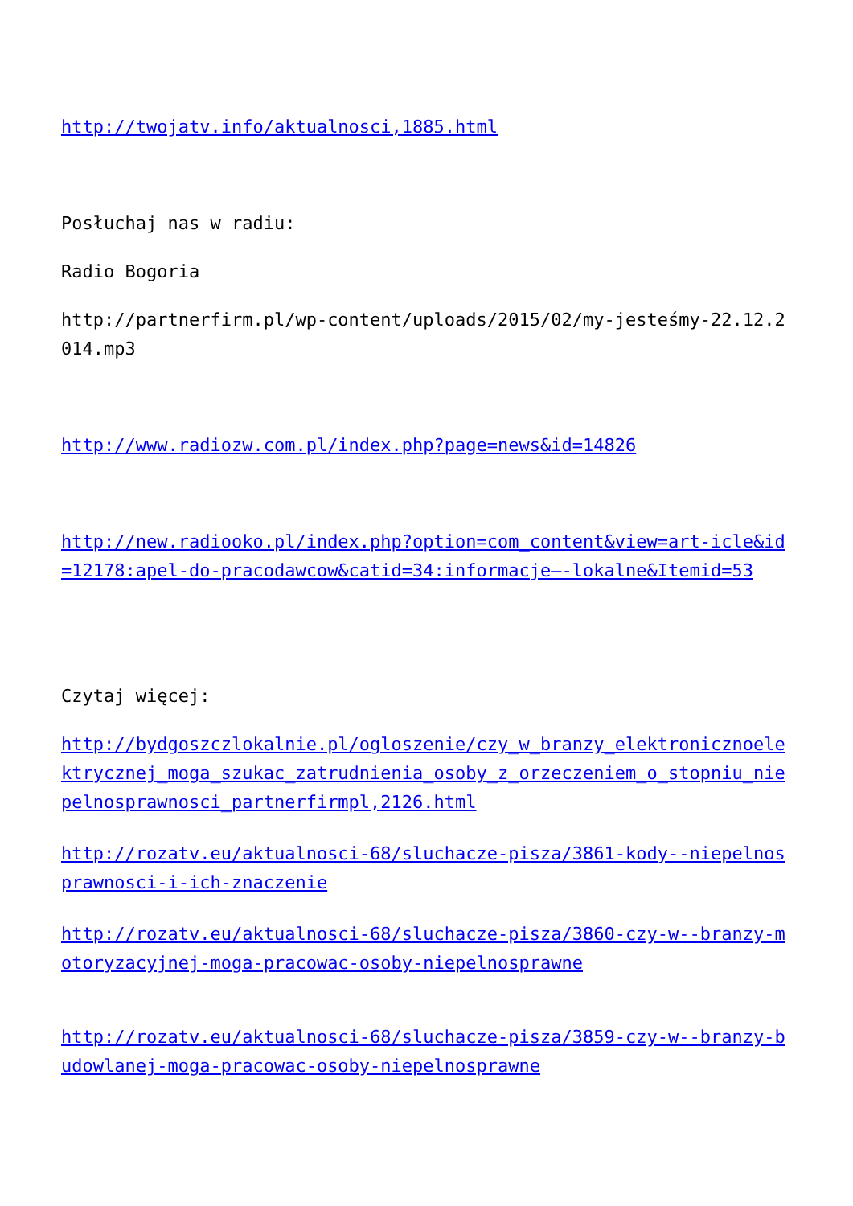http://twojatv.info/aktualnosci,1885.html
Posłuchaj nas w radiu:
Radio Bogoria
http://partnerfirm.pl/wp-content/uploads/2015/02/my-jesteśmy-22.12.2014.mp3
http://www.radiozw.com.pl/index.php?page=news&id=14826
http://new.radiooko.pl/index.php?option=com_content&view=art-icle&id=12178:apel-do-pracodawcow&catid=34:informacje–-lokalne&Itemid=53
Czytaj więcej:
http://bydgoszczlokalnie.pl/ogloszenie/czy_w_branzy_elektroniczno­elektrycznej_moga_szukac_zatrudnienia_osoby_z_orzeczeniem_o_stopniu_niepelnosprawnosci_partnerfirmpl,2126.html
http://rozatv.eu/aktualnosci-68/sluchacze-pisza/3861-kody--niepelnosprawnosci-i-ich-znaczenie
http://rozatv.eu/aktualnosci-68/sluchacze-pisza/3860-czy-w--branzy-motoryzacyjnej-moga-pracowac-osoby-niepelnosprawne
http://rozatv.eu/aktualnosci-68/sluchacze-pisza/3859-czy-w--branzy-budowlanej-moga-pracowac-osoby-niepelnosprawne